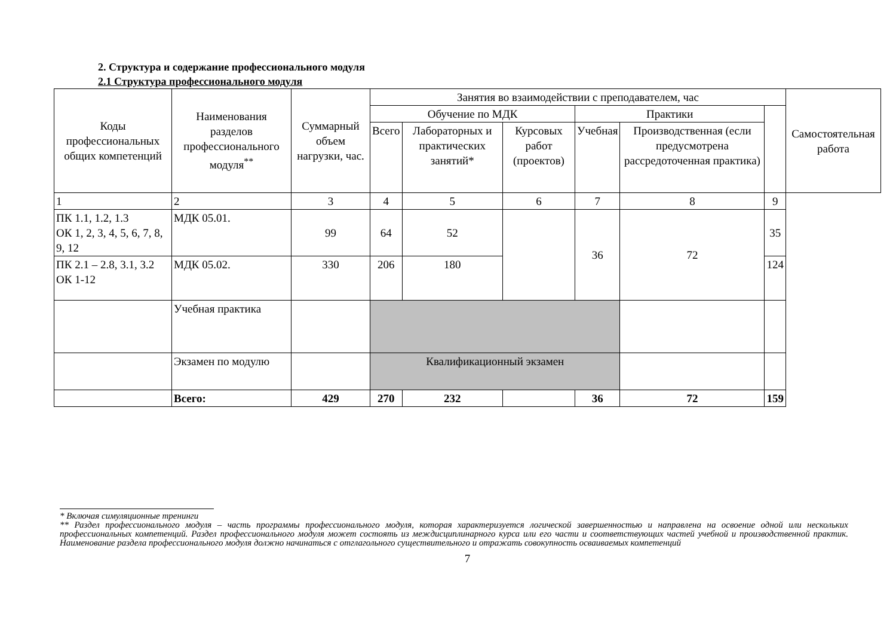2. Структура и содержание профессионального модуля
2.1 Структура профессионального модуля
| Коды профессиональных общих компетенций | Наименования разделов профессионального модуля<sup>**</sup> | Суммарный объем нагрузки, час. | Занятия во взаимодействии с преподавателем, час | | | | | | Самостоятельная работа |
| --- | --- | --- | --- | --- | --- | --- | --- | --- | --- |
| | | | Обучение по МДК | | | Практики | | | |
| | | | Всего | Лабораторных и практических занятий* | Курсовых работ (проектов) | Учебная | Производственная (если предусмотрена рассредоточенная практика) | | |
| 1 | 2 | 3 | 4 | 5 | 6 | 7 | 8 | 9 | |
| ПК 1.1, 1.2, 1.3 ОК 1, 2, 3, 4, 5, 6, 7, 8, 9, 12 | МДК 05.01. | 99 | 64 | 52 | | 36 | 72 | 35 | |
| ПК 2.1 – 2.8, 3.1, 3.2 ОК 1-12 | МДК 05.02. | 330 | 206 | 180 | | | | 124 | |
| | Учебная практика | | | | | | | | |
| | Экзамен по модулю | | Квалификационный экзамен | | | | | | |
| | Всего: | 429 | 270 | 232 | | 36 | 72 | 159 | |
* Включая симуляционные тренинги
** Раздел профессионального модуля – часть программы профессионального модуля, которая характеризуется логической завершенностью и направлена на освоение одной или нескольких профессиональных компетенций. Раздел профессионального модуля может состоять из междисциплинарного курса или его части и соответствующих частей учебной и производственной практик. Наименование раздела профессионального модуля должно начинаться с отглагольного существительного и отражать совокупность осваиваемых компетенций
7